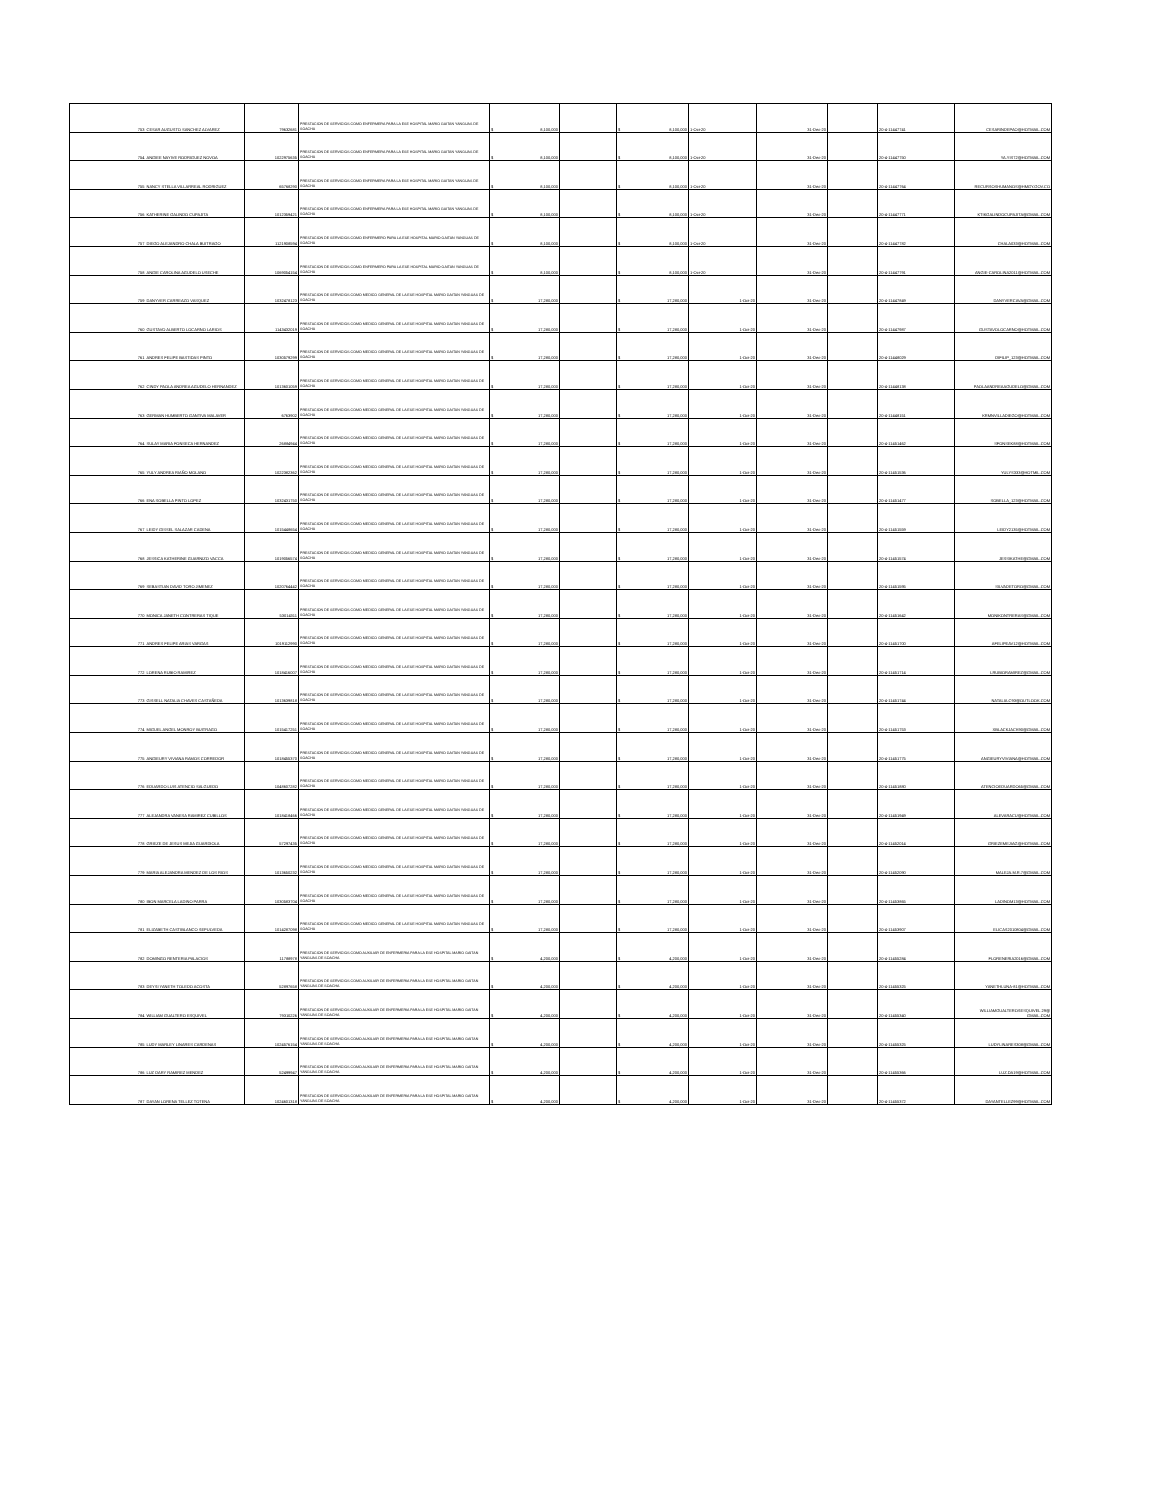| 753 | CESAR AUGUSTO SANCHEZ ALVAREZ | 79632681 | PRESTACION DE SERVICIOS COMO ENFERMERA PARA LA ESE HOSPITAL MARIO GAITAN YANGUAS DE SOACHA | $ 8,100,000 | | $ 8,100,000 | 1-Oct-20 | 31-Dec-20 | | 20-4-11447741 | CESARINDEPAO@HOTMAIL.COM |
| 754 | ANGIEE NAYIVE RODRIGUEZ NOVOA | 1022975635 | PRESTACION DE SERVICIOS COMO ENFERMERA PARA LA ESE HOSPITAL MARIO GAITAN YANGUAS DE SOACHA | $ 8,100,000 | | $ 8,100,000 | 1-Oct-20 | 31-Dec-20 | | 20-4-11447750 | YA.YIS72@HOTMAIL.COM |
| 755 | NANCY STELLA VILLARREAL RODRIGUEZ | 65768290 | PRESTACION DE SERVICIOS COMO ENFERMERA PARA LA ESE HOSPITAL MARIO GAITAN YANGUAS DE SOACHA | $ 8,100,000 | | $ 8,100,000 | 1-Oct-20 | 31-Dec-20 | | 20-4-11447764 | RECURSOSHUMANOS@HMGY.GOV.CO |
| 756 | KATHERINE GALINDO CUPAJITA | 1012359421 | PRESTACION DE SERVICIOS COMO ENFERMERA PARA LA ESE HOSPITAL MARIO GAITAN YANGUAS DE SOACHA | $ 8,100,000 | | $ 8,100,000 | 1-Oct-20 | 31-Dec-20 | | 20-4-11447771 | KTIKGALINDOCUPAJITA@GMAIL.COM |
| 757 | DIEGO ALEJANDRO CHALA BUITRAGO | 1121908594 | PRESTACION DE SERVICIOS COMO ENFERMERO PARA LA ESE HOSPITAL MARIO GAITAN YANGUAS DE SOACHA | $ 8,100,000 | | $ 8,100,000 | 1-Oct-20 | 31-Dec-20 | | 20-4-11447782 | CHALA033@HOTMAIL.COM |
| 758 | ANGIE CAROLINA AGUDELO USECHE | 1069054154 | PRESTACION DE SERVICIOS COMO ENFERMERO PARA LA ESE HOSPITAL MARIO GAITAN YANGUAS DE SOACHA | $ 8,100,000 | | $ 8,100,000 | 1-Oct-20 | 31-Dec-20 | | 20-4-11447791 | ANGIE-CAROLINA2011@HOTMAIL.COM |
| 759 | DANYVER CARREAZO VASQUEZ | 1032478123 | PRESTACION DE SERVICIOS COMO MEDICO GENERAL DE LA ESE HOSPITAL MARIO GAITAN YANGUAS DE SOACHA | $ 17,280,000 | | $ 17,280,000 | 1-Oct-20 | 31-Dec-20 | | 20-4-11447849 | DANYVERCAVA@GMAIL.COM |
| 760 | GUSTAVO ALBERTO LOCARNO LARIOS | 1143432019 | PRESTACION DE SERVICIOS COMO MEDICO GENERAL DE LA ESE HOSPITAL MARIO GAITAN YANGUAS DE SOACHA | $ 17,280,000 | | $ 17,280,000 | 1-Oct-20 | 31-Dec-20 | | 20-4-11447987 | GUSTAVOLOCARNO@HOTMAIL.COM |
| 761 | ANDRES FELIPE BASTIDAS PINTO | 1030579299 | PRESTACION DE SERVICIOS COMO MEDICO GENERAL DE LA ESE HOSPITAL MARIO GAITAN YANGUAS DE SOACHA | $ 17,280,000 | | $ 17,280,000 | 1-Oct-20 | 31-Dec-20 | | 20-4-11448029 | DIFILIP_123@HOTMAIL.COM |
| 762 | CINDY PAOLA ANDREA AGUDELO HERNANDEZ | 1013601059 | PRESTACION DE SERVICIOS COMO MEDICO GENERAL DE LA ESE HOSPITAL MARIO GAITAN YANGUAS DE SOACHA | $ 17,280,000 | | $ 17,280,000 | 1-Oct-20 | 31-Dec-20 | | 20-4-11448138 | PAOLAANDREAAGUDELO@GMAIL.COM |
| 763 | GERMAN HUMBERTO GANTIVA MALAVER | 6763902 | PRESTACION DE SERVICIOS COMO MEDICO GENERAL DE LA ESE HOSPITAL MARIO GAITAN YANGUAS DE SOACHA | $ 17,280,000 | | $ 17,280,000 | 1-Oct-20 | 31-Dec-20 | | 20-4-11448151 | KRMNVILLADIEGO@HOTMAIL.COM |
| 764 | SULAY MARIA FONSECA HERNANDEZ | 26884944 | PRESTACION DE SERVICIOS COMO MEDICO GENERAL DE LA ESE HOSPITAL MARIO GAITAN YANGUAS DE SOACHA | $ 17,280,000 | | $ 17,280,000 | 1-Oct-20 | 31-Dec-20 | | 20-4-11451462 | SFONSEK88@HOTMAIL.COM |
| 765 | YULY ANDREA RIAÑO MOLANO | 1022382362 | PRESTACION DE SERVICIOS COMO MEDICO GENERAL DE LA ESE HOSPITAL MARIO GAITAN YANGUAS DE SOACHA | $ 17,280,000 | | $ 17,280,000 | 1-Oct-20 | 31-Dec-20 | | 20-4-11451536 | YULYS333@HOTMIL.COM |
| 766 | ENA SOBELLA PINTO LOPEZ | 1032431750 | PRESTACION DE SERVICIOS COMO MEDICO GENERAL DE LA ESE HOSPITAL MARIO GAITAN YANGUAS DE SOACHA | $ 17,280,000 | | $ 17,280,000 | 1-Oct-20 | 31-Dec-20 | | 20-4-11451477 | SOBELLA_123@HOTMAIL.COM |
| 767 | LEIDY GISSEL SALAZAR CADENA | 1015448654 | PRESTACION DE SERVICIOS COMO MEDICO GENERAL DE LA ESE HOSPITAL MARIO GAITAN YANGUAS DE SOACHA | $ 17,280,000 | | $ 17,280,000 | 1-Oct-20 | 31-Dec-20 | | 20-4-11451559 | LEIDY2135@HOTMAIL.COM |
| 768 | JESSICA KATHERINE GUARNIZO VACCA | 1019056574 | PRESTACION DE SERVICIOS COMO MEDICO GENERAL DE LA ESE HOSPITAL MARIO GAITAN YANGUAS DE SOACHA | $ 17,280,000 | | $ 17,280,000 | 1-Oct-20 | 31-Dec-20 | | 20-4-11451574 | JESSIKATHE@GMAIL.COM |
| 769 | SEBASTIAN DAVID TORO JIMENEZ | 1020764442 | PRESTACION DE SERVICIOS COMO MEDICO GENERAL DE LA ESE HOSPITAL MARIO GAITAN YANGUAS DE SOACHA | $ 17,280,000 | | $ 17,280,000 | 1-Oct-20 | 31-Dec-20 | | 20-4-11451595 | SILVADETORO@GMAIL.COM |
| 770 | MONICA JANETH CONTRERAS TIQUE | 53014311 | PRESTACION DE SERVICIOS COMO MEDICO GENERAL DE LA ESE HOSPITAL MARIO GAITAN YANGUAS DE SOACHA | $ 17,280,000 | | $ 17,280,000 | 1-Oct-20 | 31-Dec-20 | | 20-4-11451642 | MONIKONTRERAS@GMAIL.COM |
| 771 | ANDRES FELIPE ARIAS VARGAS | 1019112990 | PRESTACION DE SERVICIOS COMO MEDICO GENERAL DE LA ESE HOSPITAL MARIO GAITAN YANGUAS DE SOACHA | $ 17,280,000 | | $ 17,280,000 | 1-Oct-20 | 31-Dec-20 | | 20-4-11451700 | AFELIPEAV12@HOTMAIL.COM |
| 772 | LORENA RUBIO RAMIREZ | 1018416007 | PRESTACION DE SERVICIOS COMO MEDICO GENERAL DE LA ESE HOSPITAL MARIO GAITAN YANGUAS DE SOACHA | $ 17,280,000 | | $ 17,280,000 | 1-Oct-20 | 31-Dec-20 | | 20-4-11451714 | LRUBIORAMIREZ@GMAIL.COM |
| 773 | GISSELL NATALIA CHAVES CASTAÑEDA | 1013639818 | PRESTACION DE SERVICIOS COMO MEDICO GENERAL DE LA ESE HOSPITAL MARIO GAITAN YANGUAS DE SOACHA | $ 17,280,000 | | $ 17,280,000 | 1-Oct-20 | 31-Dec-20 | | 20-4-11451744 | NATALIA.C93@OUTLOOK.COM |
| 774 | MIGUEL ANGEL MONROY BUITRAGO | 1015417251 | PRESTACION DE SERVICIOS COMO MEDICO GENERAL DE LA ESE HOSPITAL MARIO GAITAN YANGUAS DE SOACHA | $ 17,280,000 | | $ 17,280,000 | 1-Oct-20 | 31-Dec-20 | | 20-4-11451753 | XBLACKJACK90@GMAIL.COM |
| 775 | ANGIEURY VIVIANA RAMOS CORREDOR | 1018455370 | PRESTACION DE SERVICIOS COMO MEDICO GENERAL DE LA ESE HOSPITAL MARIO GAITAN YANGUAS DE SOACHA | $ 17,280,000 | | $ 17,280,000 | 1-Oct-20 | 31-Dec-20 | | 20-4-11451775 | ANGIEURYVIVIANA@HOTMAIL.COM |
| 776 | EDUARDO LUIS ATENCIO SALGUEDO | 1048607282 | PRESTACION DE SERVICIOS COMO MEDICO GENERAL DE LA ESE HOSPITAL MARIO GAITAN YANGUAS DE SOACHA | $ 17,280,000 | | $ 17,280,000 | 1-Oct-20 | 31-Dec-20 | | 20-4-11451880 | ATENCIOEDUARDO65@GMAIL.COM |
| 777 | ALEJANDRA VANESA RAMIREZ CUBILLOS | 1018418466 | PRESTACION DE SERVICIOS COMO MEDICO GENERAL DE LA ESE HOSPITAL MARIO GAITAN YANGUAS DE SOACHA | $ 17,280,000 | | $ 17,280,000 | 1-Oct-20 | 31-Dec-20 | | 20-4-11451949 | ALEVARACU@HOTMAIL.COM |
| 778 | GRIEZE DE JESUS MEJIA GUARDIOLA | 57297435 | PRESTACION DE SERVICIOS COMO MEDICO GENERAL DE LA ESE HOSPITAL MARIO GAITAN YANGUAS DE SOACHA | $ 17,280,000 | | $ 17,280,000 | 1-Oct-20 | 31-Dec-20 | | 20-4-11452014 | GRIEZEMEJIAG@HOTMAIL.COM |
| 779 | MARIA ALEJANDRA MENDEZ DE LOS RIOS | 1013650232 | PRESTACION DE SERVICIOS COMO MEDICO GENERAL DE LA ESE HOSPITAL MARIO GAITAN YANGUAS DE SOACHA | $ 17,280,000 | | $ 17,280,000 | 1-Oct-20 | 31-Dec-20 | | 20-4-11452090 | MALEJA.M.R.7@GMAIL.COM |
| 780 | IBON MARCELA LADINO PARRA | 1030583704 | PRESTACION DE SERVICIOS COMO MEDICO GENERAL DE LA ESE HOSPITAL MARIO GAITAN YANGUAS DE SOACHA | $ 17,280,000 | | $ 17,280,000 | 1-Oct-20 | 31-Dec-20 | | 20-4-11453865 | LADINOM13@HOTMAIL.COM |
| 781 | ELIZABETH CASTIBLANCO SEPULVEDA | 1014287098 | PRESTACION DE SERVICIOS COMO MEDICO GENERAL DE LA ESE HOSPITAL MARIO GAITAN YANGUAS DE SOACHA | $ 17,280,000 | | $ 17,280,000 | 1-Oct-20 | 31-Dec-20 | | 20-4-11453907 | ELICAS2010804@GMAIL.COM |
| 782 | DOMINGO RENTERIA PALACIOS | 11788978 | PRESTACION DE SERVICIOS COMO AUXILIAR DE ENFERMERIA PARA LA ESE HOSPITAL MARIO GAITAN YANGUAS DE SOACHA | $ 4,200,000 | | $ 4,200,000 | 1-Oct-20 | 31-Dec-20 | | 20-4-11455284 | FLORENERIA2016@GMAIL.COM |
| 783 | DEYSI YANETH TOLEDO ACOSTA | 52897658 | PRESTACION DE SERVICIOS COMO AUXILIAR DE ENFERMERIA PARA LA ESE HOSPITAL MARIO GAITAN YANGUAS DE SOACHA | $ 4,200,000 | | $ 4,200,000 | 1-Oct-20 | 31-Dec-20 | | 20-4-11455325 | YANETHLUNA-81@HOTMAIL.COM |
| 784 | WILLIAM GUALTERO ESQUIVEL | 79310226 | PRESTACION DE SERVICIOS COMO AUXILIAR DE ENFERMERIA PARA LA ESE HOSPITAL MARIO GAITAN YANGUAS DE SOACHA | $ 4,200,000 | | $ 4,200,000 | 1-Oct-20 | 31-Dec-20 | | 20-4-11455340 | WILLIAMGUALTEROSESQUIVEL 29@ GMAIL.COM |
| 785 | LUDY MARLEY LINARES CARDENAS | 1024576154 | PRESTACION DE SERVICIOS COMO AUXILIAR DE ENFERMERIA PARA LA ESE HOSPITAL MARIO GAITAN YANGUAS DE SOACHA | $ 4,200,000 | | $ 4,200,000 | 1-Oct-20 | 31-Dec-20 | | 20-4-11455325 | LUDYLINARES308@GMAIL.COM |
| 786 | LUZ DARY RAMIREZ MENDEZ | 52499947 | PRESTACION DE SERVICIOS COMO AUXILIAR DE ENFERMERIA PARA LA ESE HOSPITAL MARIO GAITAN YANGUAS DE SOACHA | $ 4,200,000 | | $ 4,200,000 | 1-Oct-20 | 31-Dec-20 | | 20-4-11455366 | LUZ.DA19@HOTMAIL.COM |
| 787 | DAYAN LORENA TELLEZ TOTENA | 1024601318 | PRESTACION DE SERVICIOS COMO AUXILIAR DE ENFERMERIA PARA LA ESE HOSPITAL MARIO GAITAN YANGUAS DE SOACHA | $ 4,200,000 | | $ 4,200,000 | 1-Oct-20 | 31-Dec-20 | | 20-4-11455372 | DAYANTELLEZ99@HOTMAIL.COM |